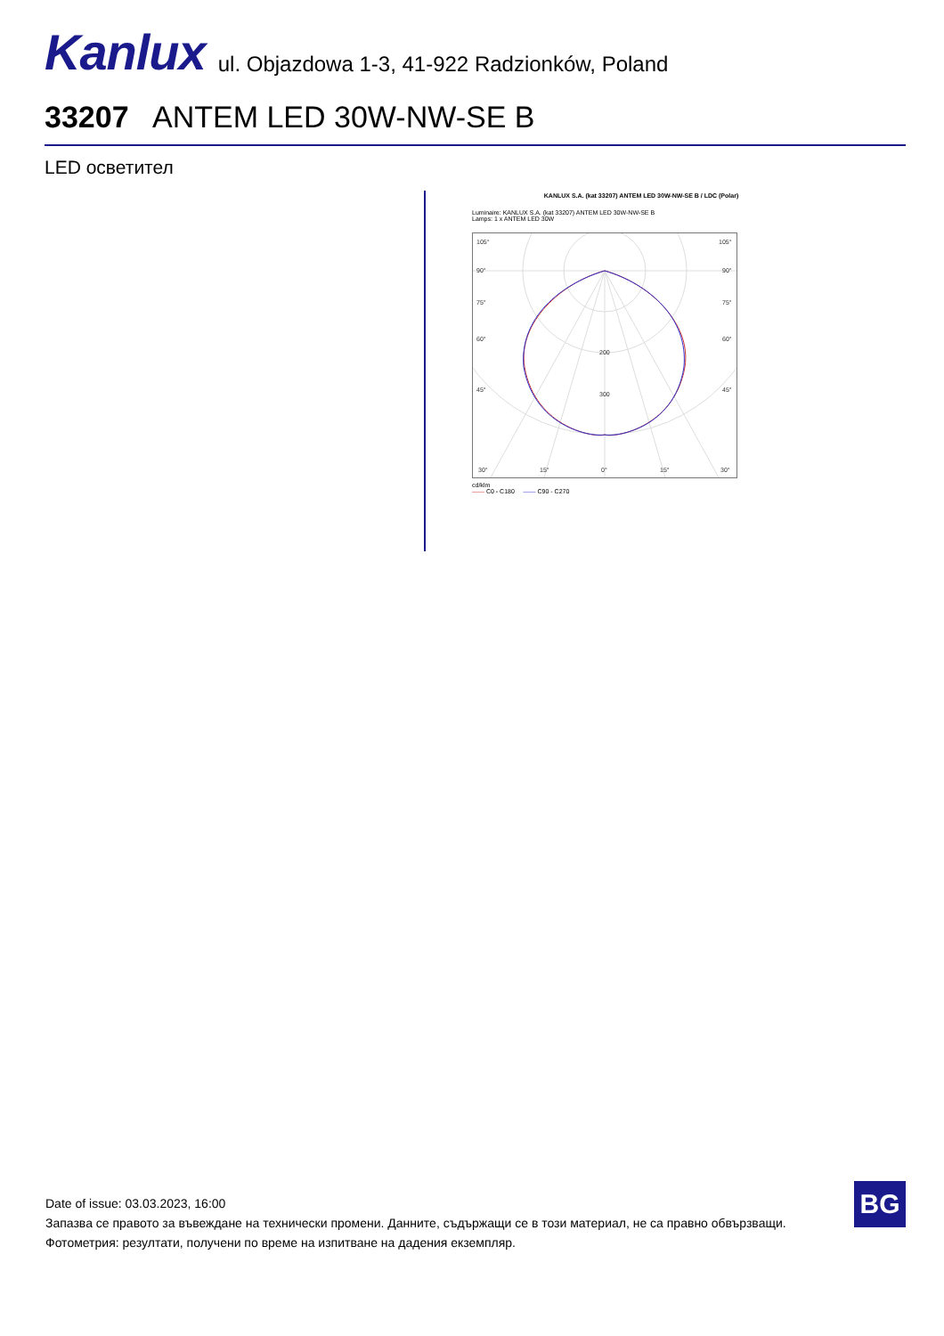Kanlux
ul. Objazdowa 1-3, 41-922 Radzionków, Poland
33207 ANTEM LED 30W-NW-SE B
LED осветител
KANLUX S.A. (kat 33207) ANTEM LED 30W-NW-SE B / LDC (Polar)
Luminaire: KANLUX S.A. (kat 33207) ANTEM LED 30W-NW-SE B
Lamps: 1 x ANTEM LED 30W
105°
105°
90°
90°
75°
75°
60°
60°
45°
45°
200
300
30°
15°
0°
15°
30°
cd/klm
—— C0 - C180 —— C90 - C270
Date of issue: 03.03.2023, 16:00
Запазва се правото за въвеждане на технически промени. Данните, съдържащи се в този материал, не са правно обвързващи.
Фотометрия: резултати, получени по време на изпитване на дадения екземпляр.
BG